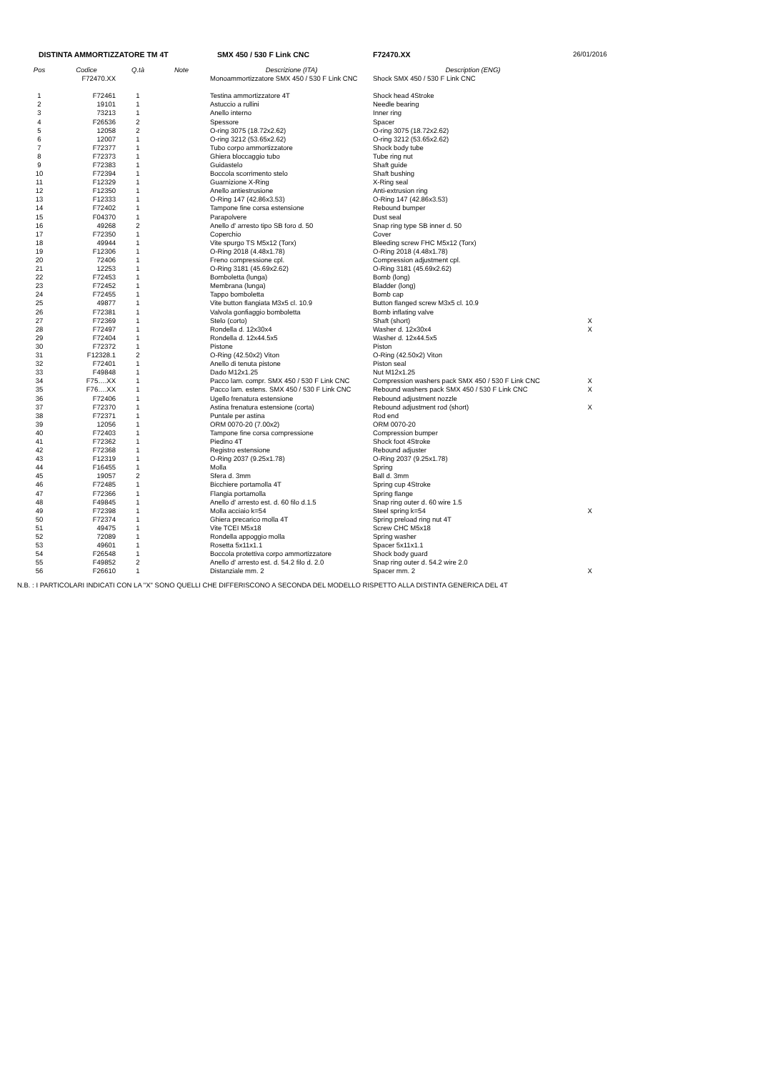| DISTINTA AMMORTIZZATORE TM 4T | | | | SMX 450 / 530 F Link CNC | F72470.XX | 26/01/2016 |
| Pos | Codice | Q.tà | Note | Descrizione (ITA) | Description (ENG) | |
| | F72470.XX | | | Monoammortizzatore SMX 450 / 530 F Link CNC | Shock SMX 450 / 530 F Link CNC | |
| 1 | F72461 | 1 | | Testina ammortizzatore 4T | Shock head 4Stroke | |
| 2 | 19101 | 1 | | Astuccio a rullini | Needle bearing | |
| 3 | 73213 | 1 | | Anello interno | Inner ring | |
| 4 | F26536 | 2 | | Spessore | Spacer | |
| 5 | 12058 | 2 | | O-ring 3075 (18.72x2.62) | O-ring 3075 (18.72x2.62) | |
| 6 | 12007 | 1 | | O-ring 3212 (53.65x2.62) | O-ring 3212 (53.65x2.62) | |
| 7 | F72377 | 1 | | Tubo corpo ammortizzatore | Shock body tube | |
| 8 | F72373 | 1 | | Ghiera bloccaggio tubo | Tube ring nut | |
| 9 | F72383 | 1 | | Guidastelo | Shaft guide | |
| 10 | F72394 | 1 | | Boccola scorrimento stelo | Shaft bushing | |
| 11 | F12329 | 1 | | Guarnizione X-Ring | X-Ring seal | |
| 12 | F12350 | 1 | | Anello antiestrusione | Anti-extrusion ring | |
| 13 | F12333 | 1 | | O-Ring 147 (42.86x3.53) | O-Ring 147 (42.86x3.53) | |
| 14 | F72402 | 1 | | Tampone fine corsa estensione | Rebound bumper | |
| 15 | F04370 | 1 | | Parapolvere | Dust seal | |
| 16 | 49268 | 2 | | Anello d' arresto tipo SB foro d. 50 | Snap ring type SB inner d. 50 | |
| 17 | F72350 | 1 | | Coperchio | Cover | |
| 18 | 49944 | 1 | | Vite spurgo TS M5x12 (Torx) | Bleeding screw FHC M5x12 (Torx) | |
| 19 | F12306 | 1 | | O-Ring 2018 (4.48x1.78) | O-Ring 2018 (4.48x1.78) | |
| 20 | 72406 | 1 | | Freno compressione cpl. | Compression adjustment cpl. | |
| 21 | 12253 | 1 | | O-Ring 3181 (45.69x2.62) | O-Ring 3181 (45.69x2.62) | |
| 22 | F72453 | 1 | | Bomboletta (lunga) | Bomb (long) | |
| 23 | F72452 | 1 | | Membrana (lunga) | Bladder (long) | |
| 24 | F72455 | 1 | | Tappo bomboletta | Bomb cap | |
| 25 | 49877 | 1 | | Vite button flangiata M3x5 cl. 10.9 | Button flanged screw M3x5 cl. 10.9 | |
| 26 | F72381 | 1 | | Valvola gonfiaggio bomboletta | Bomb inflating valve | |
| 27 | F72369 | 1 | | Stelo (corto) | Shaft (short) | X |
| 28 | F72497 | 1 | | Rondella d. 12x30x4 | Washer d. 12x30x4 | X |
| 29 | F72404 | 1 | | Rondella d. 12x44.5x5 | Washer d. 12x44.5x5 | |
| 30 | F72372 | 1 | | Pistone | Piston | |
| 31 | F12328.1 | 2 | | O-Ring (42.50x2) Viton | O-Ring (42.50x2) Viton | |
| 32 | F72401 | 1 | | Anello di tenuta pistone | Piston seal | |
| 33 | F49848 | 1 | | Dado M12x1.25 | Nut M12x1.25 | |
| 34 | F75….XX | 1 | | Pacco lam. compr. SMX 450 / 530 F Link CNC | Compression washers pack SMX 450 / 530 F Link CNC | X |
| 35 | F76….XX | 1 | | Pacco lam. estens. SMX 450 / 530 F Link CNC | Rebound washers pack SMX 450 / 530 F Link CNC | X |
| 36 | F72406 | 1 | | Ugello frenatura estensione | Rebound adjustment nozzle | |
| 37 | F72370 | 1 | | Astina frenatura estensione (corta) | Rebound adjustment rod (short) | X |
| 38 | F72371 | 1 | | Puntale per astina | Rod end | |
| 39 | 12056 | 1 | | ORM 0070-20 (7.00x2) | ORM 0070-20 | |
| 40 | F72403 | 1 | | Tampone fine corsa compressione | Compression bumper | |
| 41 | F72362 | 1 | | Piedino 4T | Shock foot 4Stroke | |
| 42 | F72368 | 1 | | Registro estensione | Rebound adjuster | |
| 43 | F12319 | 1 | | O-Ring 2037 (9.25x1.78) | O-Ring 2037 (9.25x1.78) | |
| 44 | F16455 | 1 | | Molla | Spring | |
| 45 | 19057 | 2 | | Sfera d. 3mm | Ball d. 3mm | |
| 46 | F72485 | 1 | | Bicchiere portamolla 4T | Spring cup 4Stroke | |
| 47 | F72366 | 1 | | Flangia portamolla | Spring flange | |
| 48 | F49845 | 1 | | Anello d' arresto est. d. 60 filo d.1.5 | Snap ring outer d. 60 wire 1.5 | |
| 49 | F72398 | 1 | | Molla acciaio k=54 | Steel spring k=54 | X |
| 50 | F72374 | 1 | | Ghiera precarico molla 4T | Spring preload ring nut 4T | |
| 51 | 49475 | 1 | | Vite TCEI M5x18 | Screw CHC M5x18 | |
| 52 | 72089 | 1 | | Rondella appoggio molla | Spring washer | |
| 53 | 49601 | 1 | | Rosetta 5x11x1.1 | Spacer 5x11x1.1 | |
| 54 | F26548 | 1 | | Boccola protettiva corpo ammortizzatore | Shock body guard | |
| 55 | F49852 | 2 | | Anello d' arresto est. d. 54.2 filo d. 2.0 | Snap ring outer d. 54.2 wire 2.0 | |
| 56 | F26610 | 1 | | Distanziale mm. 2 | Spacer mm. 2 | X |
N.B. : I PARTICOLARI INDICATI CON LA "X" SONO QUELLI CHE DIFFERISCONO A SECONDA DEL MODELLO RISPETTO ALLA DISTINTA GENERICA DEL 4T